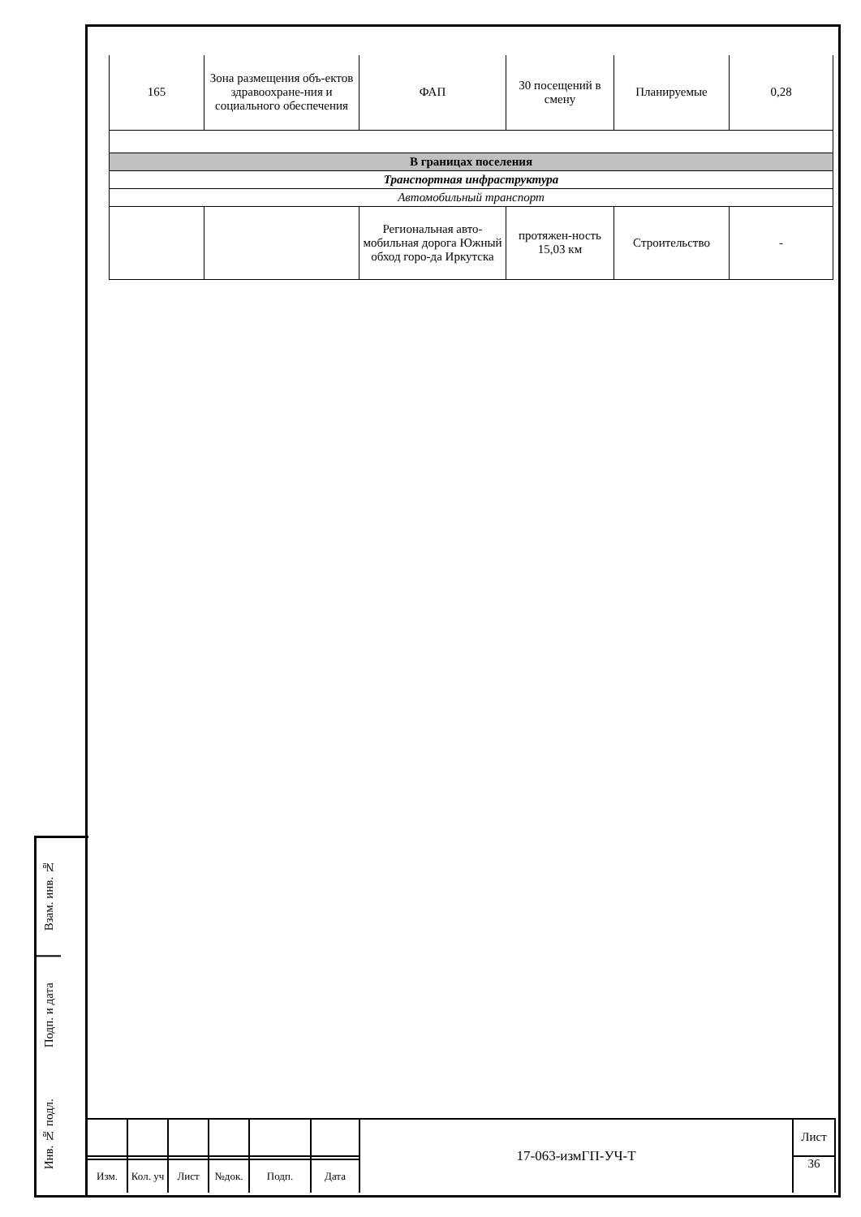| 165 | Зона размещения объ-ектов здравоохране-ния и социального обеспечения | ФАП | 30 посещений в смену | Планируемые | 0,28 |
| В границах поселения | | | | | |
| Транспортная инфраструктура | | | | | |
| Автомобильный транспорт | | | | | |
| | | Региональная авто-мобильная дорога Южный обход горо-да Иркутска | протяжен-ность 15,03 км | Строительство | - |
Взам. инв. №
Подп. и дата
Инв. № подл.
| | | | | | | 17-063-измГП-УЧ-Т | Лист |
| | | | | | | | 36 |
| Изм. | Кол. уч | Лист | №док. | Подп. | Дата | | |